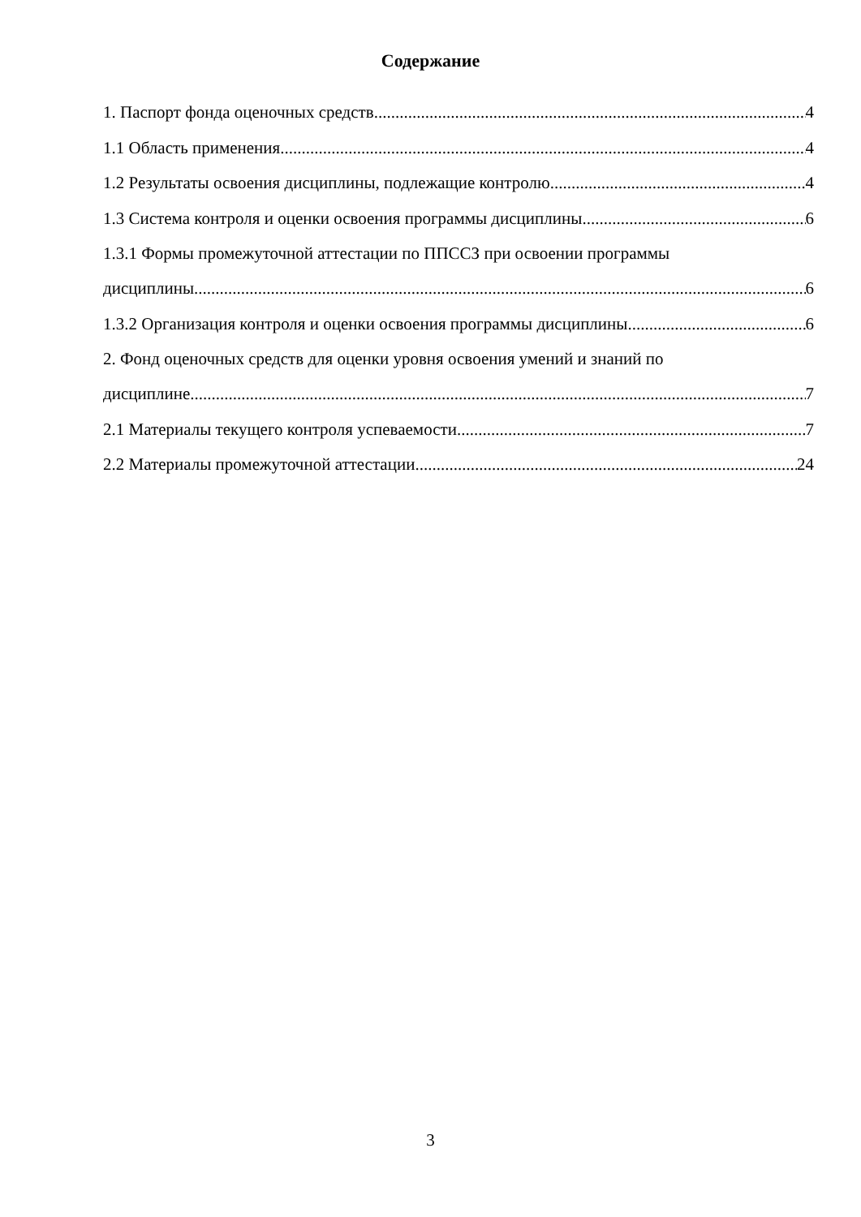Содержание
1. Паспорт фонда оценочных средств 4
1.1 Область применения 4
1.2 Результаты освоения дисциплины, подлежащие контролю 4
1.3 Система контроля и оценки освоения программы дисциплины 6
1.3.1 Формы промежуточной аттестации по ППССЗ при освоении программы
дисциплины 6
1.3.2 Организация контроля и оценки освоения программы дисциплины 6
2. Фонд оценочных средств для оценки уровня освоения умений и знаний по
дисциплине 7
2.1 Материалы текущего контроля успеваемости 7
2.2 Материалы промежуточной аттестации 24
3